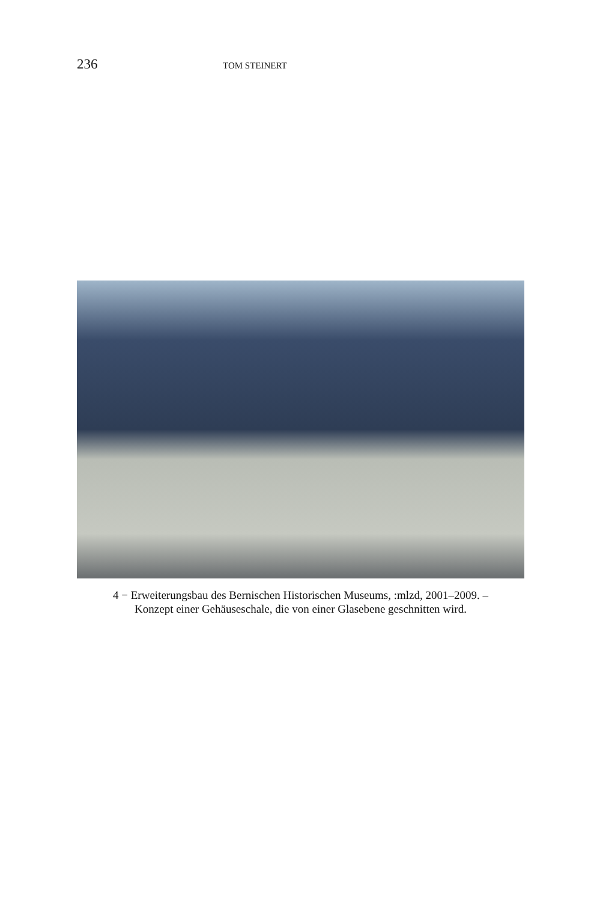236 TOM STEINERT
4 − Erweiterungsbau des Bernischen Historischen Museums, :mlzd, 2001–2009. –
Konzept einer Gehäuseschale, die von einer Glasebene geschnitten wird.